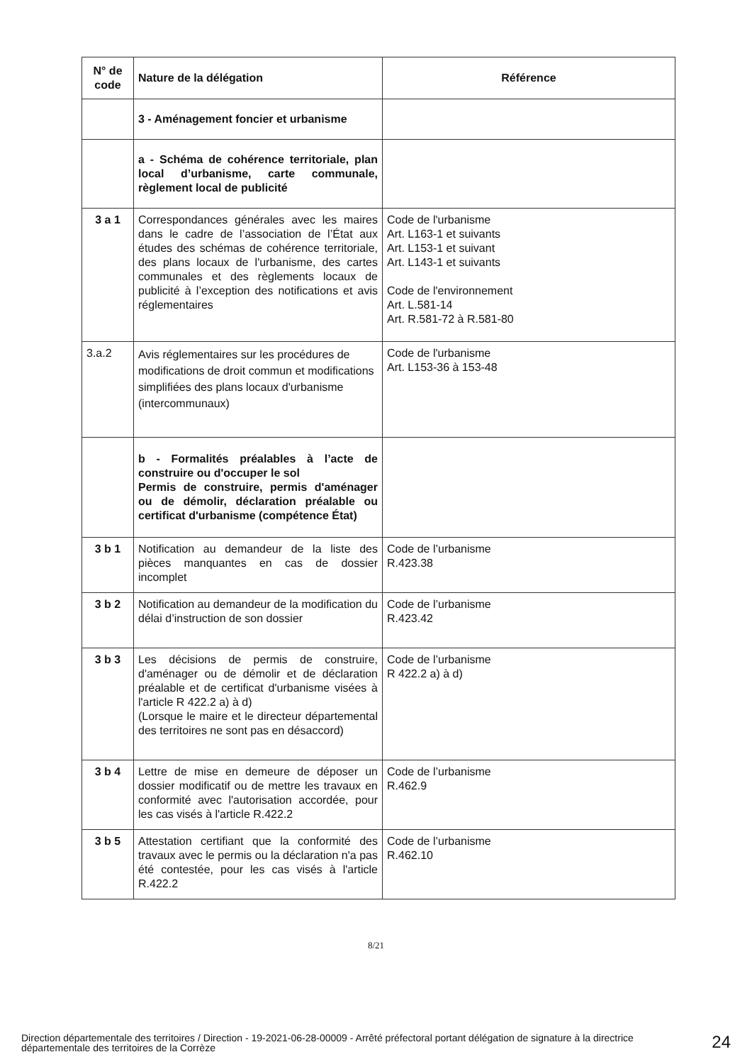| N° de code | Nature de la délégation | Référence |
| --- | --- | --- |
| | 3 - Aménagement foncier et urbanisme | |
| | a - Schéma de cohérence territoriale, plan local d’urbanisme, carte communale, règlement local de publicité | |
| 3 a 1 | Correspondances générales avec les maires dans le cadre de l’association de l’État aux études des schémas de cohérence territoriale, des plans locaux de l'urbanisme, des cartes communales et des règlements locaux de publicité à l’exception des notifications et avis réglementaires | Code de l'urbanisme Art. L163-1 et suivants Art. L153-1 et suivant Art. L143-1 et suivants Code de l'environnement Art. L.581-14 Art. R.581-72 à R.581-80 |
| 3.a.2 | Avis réglementaires sur les procédures de modifications de droit commun et modifications simplifiées des plans locaux d'urbanisme (intercommunaux) | Code de l'urbanisme Art. L153-36 à 153-48 |
| | b - Formalités préalables à l’acte de construire ou d'occuper le sol Permis de construire, permis d'aménager ou de démolir, déclaration préalable ou certificat d'urbanisme (compétence État) | |
| 3 b 1 | Notification au demandeur de la liste des pièces manquantes en cas de dossier incomplet | Code de l’urbanisme R.423.38 |
| 3 b 2 | Notification au demandeur de la modification du délai d’instruction de son dossier | Code de l’urbanisme R.423.42 |
| 3 b 3 | Les décisions de permis de construire, d'aménager ou de démolir et de déclaration préalable et de certificat d'urbanisme visées à l'article R 422.2 a) à d) (Lorsque le maire et le directeur départemental des territoires ne sont pas en désaccord) | Code de l’urbanisme R 422.2 a) à d) |
| 3 b 4 | Lettre de mise en demeure de déposer un dossier modificatif ou de mettre les travaux en conformité avec l'autorisation accordée, pour les cas visés à l'article R.422.2 | Code de l’urbanisme R.462.9 |
| 3 b 5 | Attestation certifiant que la conformité des travaux avec le permis ou la déclaration n'a pas été contestée, pour les cas visés à l'article R.422.2 | Code de l’urbanisme R.462.10 |
8/21
Direction départementale des territoires / Direction - 19-2021-06-28-00009 - Arrêté préfectoral portant délégation de signature à la directrice départementale des territoires de la Corrèze
24